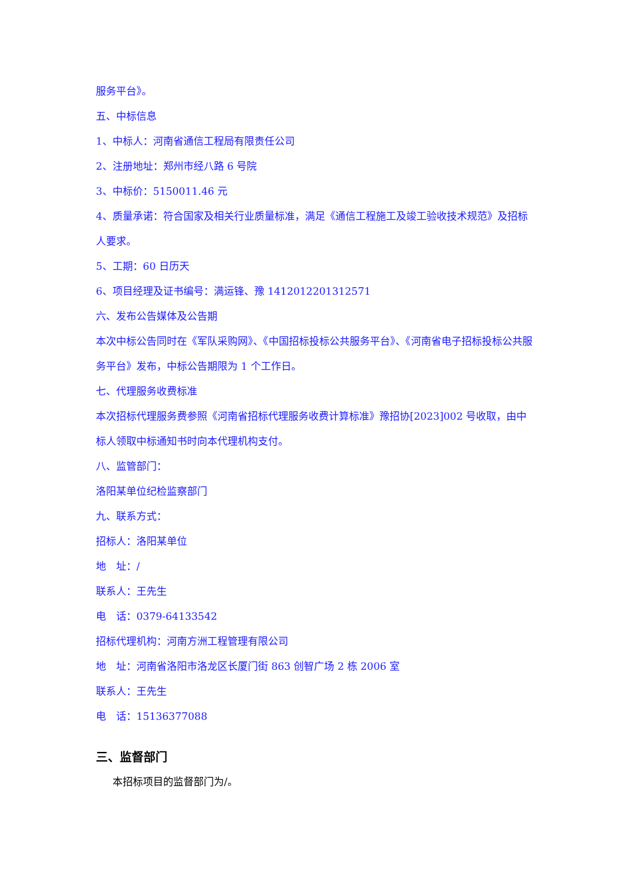服务平台》。
五、中标信息
1、中标人：河南省通信工程局有限责任公司
2、注册地址：郑州市经八路 6 号院
3、中标价：5150011.46 元
4、质量承诺：符合国家及相关行业质量标准，满足《通信工程施工及竣工验收技术规范》及招标人要求。
5、工期：60 日历天
6、项目经理及证书编号：满运锋、豫 1412012201312571
六、发布公告媒体及公告期
本次中标公告同时在《军队采购网》、《中国招标投标公共服务平台》、《河南省电子招标投标公共服务平台》发布，中标公告期限为 1 个工作日。
七、代理服务收费标准
本次招标代理服务费参照《河南省招标代理服务收费计算标准》豫招协[2023]002 号收取，由中标人领取中标通知书时向本代理机构支付。
八、监管部门：
洛阳某单位纪检监察部门
九、联系方式：
招标人：洛阳某单位
地　址：/
联系人：王先生
电　话：0379-64133542
招标代理机构：河南方洲工程管理有限公司
地　址：河南省洛阳市洛龙区长厦门街 863 创智广场 2 栋 2006 室
联系人：王先生
电　话：15136377088
三、监督部门
本招标项目的监督部门为/。